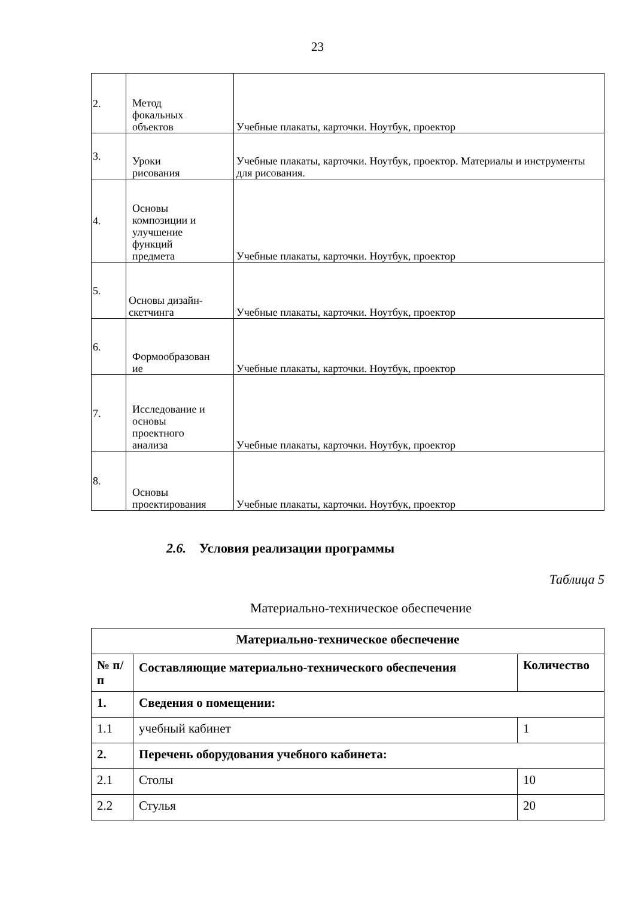23
| 2. | Метод фокальных объектов | Учебные плакаты, карточки. Ноутбук, проектор |
| 3. | Уроки рисования | Учебные плакаты, карточки. Ноутбук, проектор. Материалы и инструменты для рисования. |
| 4. | Основы композиции и улучшение функций предмета | Учебные плакаты, карточки. Ноутбук, проектор |
| 5. | Основы дизайн- скетчинга | Учебные плакаты, карточки. Ноутбук, проектор |
| 6. | Формообразован ие | Учебные плакаты, карточки. Ноутбук, проектор |
| 7. | Исследование и основы проектного анализа | Учебные плакаты, карточки. Ноутбук, проектор |
| 8. | Основы проектирования | Учебные плакаты, карточки. Ноутбук, проектор |
2.6. Условия реализации программы
Таблица 5
Материально-техническое обеспечение
| Материально-техническое обеспечение | | |
| --- | --- | --- |
| № п/п | Составляющие материально-технического обеспечения | Количество |
| 1. | Сведения о помещении: | |
| 1.1 | учебный кабинет | 1 |
| 2. | Перечень оборудования учебного кабинета: | |
| 2.1 | Столы | 10 |
| 2.2 | Стулья | 20 |